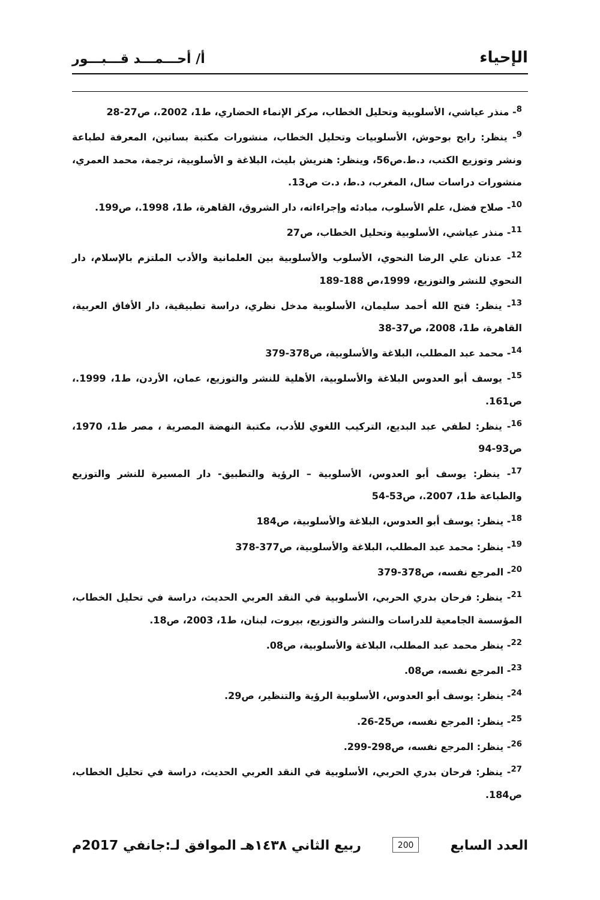الإحياء
أ/ أحـــمـــد قـــبـــور
<sup>8</sup>- منذر عياشي، الأسلوبية وتحليل الخطاب، مركز الإنماء الحضاري، ط1، 2002.، ص27-28
<sup>9</sup>- ينظر: رابح بوحوش، الأسلوبيات وتحليل الخطاب، منشورات مكتبة بساتين، المعرفة لطباعة ونشر وتوزيع الكتب، د.ط.ص56، وينظر: هنريش بليث، البلاغة و الأسلوبية، ترجمة، محمد العمري، منشورات دراسات سال، المغرب، د.ط، د.ت ص13.
<sup>10</sup>- صلاح فضل، علم الأسلوب، مبادئه وإجراءاته، دار الشروق، القاهرة، ط1، 1998.، ص199.
<sup>11</sup>- منذر عياشي، الأسلوبية وتحليل الخطاب، ص27
<sup>12</sup>- عدنان علي الرضا النحوي، الأسلوب والأسلوبية بين العلمانية والأدب الملتزم بالإسلام، دار النحوي للنشر والتوزيع، 1999،ص 188-189
<sup>13</sup>- ينظر: فتح الله أحمد سليمان، الأسلوبية مدخل نظري، دراسة تطبيقية، دار الأفاق العربية، القاهرة، ط1، 2008، ص37-38
<sup>14</sup>- محمد عبد المطلب، البلاغة والأسلوبية، ص378-379
<sup>15</sup>- يوسف أبو العدوس البلاغة والأسلوبية، الأهلية للنشر والتوزيع، عمان، الأردن، ط1، 1999.، ص161.
<sup>16</sup>- ينظر: لطفي عبد البديع، التركيب اللغوي للأدب، مكتبة النهضة المصرية ، مصر ط1، 1970، ص93-94
<sup>17</sup>- ينظر: يوسف أبو العدوس، الأسلوبية – الرؤية والتطبيق- دار المسيرة للنشر والتوزيع والطباعة ط1، 2007.، ص53-54
<sup>18</sup>- ينظر: يوسف أبو العدوس، البلاغة والأسلوبية، ص184
<sup>19</sup>- ينظر: محمد عبد المطلب، البلاغة والأسلوبية، ص377-378
<sup>20</sup>- المرجع نفسه، ص378-379
<sup>21</sup>- ينظر: فرحان بدري الحربي، الأسلوبية في النقد العربي الحديث، دراسة في تحليل الخطاب، المؤسسة الجامعية للدراسات والنشر والتوزيع، بيروت، لبنان، ط1، 2003، ص18.
<sup>22</sup>- ينظر محمد عبد المطلب، البلاغة والأسلوبية، ص08.
<sup>23</sup>- المرجع نفسه، ص08.
<sup>24</sup>- ينظر: يوسف أبو العدوس، الأسلوبية الرؤية والتنظير، ص29.
<sup>25</sup>- ينظر: المرجع نفسه، ص25-26.
<sup>26</sup>- ينظر: المرجع نفسه، ص298-299.
<sup>27</sup>- ينظر: فرحان بدري الحربي، الأسلوبية في النقد العربي الحديث، دراسة في تحليل الخطاب، ص184.
العدد السابع 200 ربيع الثاني ١٤٣٨هـ الموافق لـ:جانفي 2017م